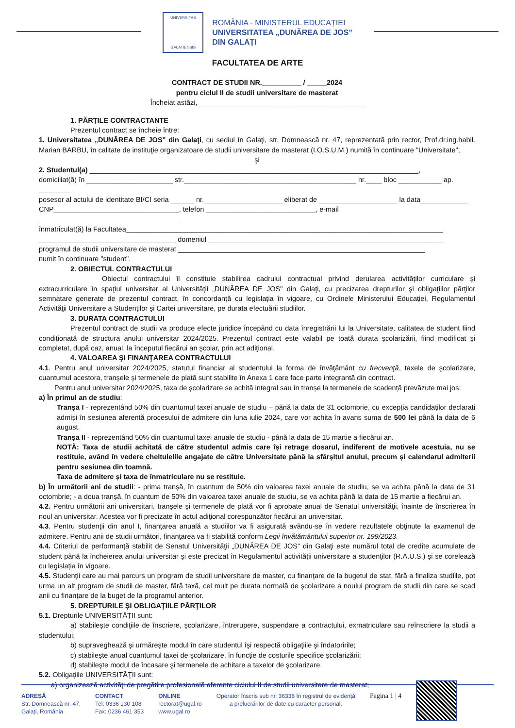UNIVERSITAS
GALATIENSIS
ROMÂNIA - MINISTERUL EDUCAȚIEI
UNIVERSITATEA „DUNĂREA DE JOS"
DIN GALAȚI
FACULTATEA DE ARTE
CONTRACT DE STUDII NR.__________ / _____2024
pentru ciclul II de studii universitare de masterat
Încheiat astăzi, __________________________________________
1. PĂRŢILE CONTRACTANTE
Prezentul contract se încheie între:
1. Universitatea „DUNĂREA DE JOS" din Galaţi, cu sediul în Galaţi, str. Domnească nr. 47, reprezentată prin rector, Prof.dr.ing.habil. Marian BARBU, în calitate de instituţie organizatoare de studii universitare de masterat (I.O.S.U.M.) numită în continuare "Universitate",
şi
2. Studentul(a) ____________________________________________________________________________________,
domiciliat(ă) în ______________________ str.____________________________________________ nr.____ bloc ___________ ap. ________
posesor al actului de identitate BI/CI seria ______ nr.____________________ eliberat de ____________________ la data____________
CNP________________________________, telefon ____________________________, e-mail ____________________________________
înmatriculat(ă) la Facultatea_________________________________________________________________________________
___________________________________ domeniul ____________________________________________________________
programul de studii universitare de masterat _______________________________________________________________
numit în continuare "student".
2. OBIECTUL CONTRACTULUI
Obiectul contractului îl constituie stabilirea cadrului contractual privind derularea activităţilor curriculare şi extracurriculare în spaţiul universitar al Universităţii „DUNĂREA DE JOS" din Galaţi, cu precizarea drepturilor şi obligaţiilor părţilor semnatare generate de prezentul contract, în concordanţă cu legislaţia în vigoare, cu Ordinele Ministerului Educației, Regulamentul Activităţii Universitare a Studenţilor şi Cartei universitare, pe durata efectuării studiilor.
3. DURATA CONTRACTULUI
Prezentul contract de studii va produce efecte juridice începând cu data înregistrării lui la Universitate, calitatea de student fiind condiționată de structura anului universitar 2024/2025. Prezentul contract este valabil pe toată durata şcolarizării, fiind modificat şi completat, după caz, anual, la începutul fiecărui an şcolar, prin act adiţional.
4. VALOAREA ŞI FINANŢAREA CONTRACTULUI
4.1. Pentru anul universitar 2024/2025, statutul financiar al studentului la forma de învăţământ cu frecvenţă, taxele de şcolarizare, cuantumul acestora, tranşele şi termenele de plată sunt stabilite în Anexa 1 care face parte integrantă din contract.
Pentru anul universitar 2024/2025, taxa de şcolarizare se achită integral sau în tranșe la termenele de scadență prevăzute mai jos:
a) În primul an de studiu:
Tranșa I - reprezentând 50% din cuantumul taxei anuale de studiu – până la data de 31 octombrie, cu excepția candidaților declarați admiși în sesiunea aferentă procesului de admitere din luna iulie 2024, care vor achita în avans suma de 500 lei până la data de 6 august.
Tranșa II - reprezentând 50% din cuantumul taxei anuale de studiu - până la data de 15 martie a fiecărui an.
NOTĂ: Taxa de studii achitată de către studentul admis care își retrage dosarul, indiferent de motivele acestuia, nu se restituie, având în vedere cheltuielile angajate de către Universitate până la sfârșitul anului, precum și calendarul admiterii pentru sesiunea din toamnă.
Taxa de admitere și taxa de înmatriculare nu se restituie.
b) În următorii ani de studii: - prima tranșă, în cuantum de 50% din valoarea taxei anuale de studiu, se va achita până la data de 31 octombrie; - a doua tranșă, în cuantum de 50% din valoarea taxei anuale de studiu, se va achita până la data de 15 martie a fiecărui an.
4.2. Pentru următorii ani universitari, tranșele şi termenele de plată vor fi aprobate anual de Senatul universităţii, înainte de înscrierea în noul an universitar. Acestea vor fi precizate în actul adiţional corespunzător fiecărui an universitar.
4.3. Pentru studenţii din anul I, finanţarea anuală a studiilor va fi asigurată avându-se în vedere rezultatele obţinute la examenul de admitere. Pentru anii de studii următori, finanţarea va fi stabilită conform Legii învătământului superior nr. 199/2023.
4.4. Criteriul de performanţă stabilit de Senatul Universităţii „DUNĂREA DE JOS" din Galaţi este numărul total de credite acumulate de student până la încheierea anului universitar şi este precizat în Regulamentul activităţii universitare a studenţilor (R.A.U.S.) și se corelează cu legislația în vigoare.
4.5. Studenţii care au mai parcurs un program de studii universitare de master, cu finanţare de la bugetul de stat, fără a finaliza studiile, pot urma un alt program de studii de master, fără taxă, cel mult pe durata normală de şcolarizare a noului program de studii din care se scad anii cu finanţare de la buget de la programul anterior.
5. DREPTURILE ŞI OBLIGAŢIILE PĂRŢILOR
5.1. Drepturile UNIVERSITĂŢII sunt:
a) stabileşte condiţiile de înscriere, şcolarizare, întrerupere, suspendare a contractului, exmatriculare sau reînscriere la studii a studentului;
b) supraveghează şi urmăreşte modul în care studentul îşi respectă obligaţiile şi îndatoririle;
c) stabileşte anual cuantumul taxei de şcolarizare, în funcţie de costurile specifice şcolarizării;
d) stabileşte modul de încasare şi termenele de achitare a taxelor de şcolarizare.
5.2. Obligaţiile UNIVERSITĂŢII sunt:
a) organizează activităţi de pregătire profesională aferente ciclului II de studii universitare de masterat;
ADRESĂ
Str. Domnească nr. 47,
Galați, România
CONTACT
Tel: 0336 130 108
Fax: 0236 461 353
ONLINE
rectorat@ugal.ro
www.ugal.ro
Operator înscris sub nr. 36338 în registrul de evidență
a prelucrărilor de date cu caracter personal.
Pagina 1 | 4